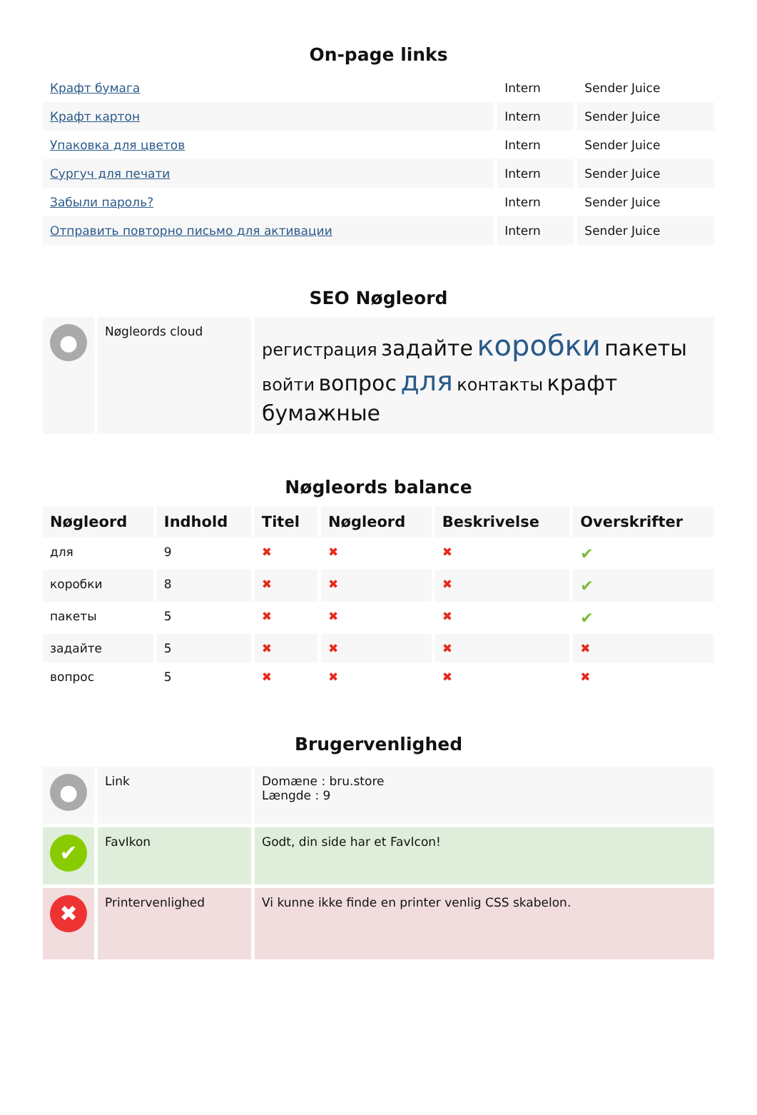On-page links
| Крафт бумага | Intern | Sender Juice |
| Крафт картон | Intern | Sender Juice |
| Упаковка для цветов | Intern | Sender Juice |
| Сургуч для печати | Intern | Sender Juice |
| Забыли пароль? | Intern | Sender Juice |
| Отправить повторно письмо для активации | Intern | Sender Juice |
SEO Nøgleord
| ● | Nøgleords cloud | регистрация задайте коробки пакеты войти вопрос для контакты крафт бумажные |
Nøgleords balance
| Nøgleord | Indhold | Titel | Nøgleord | Beskrivelse | Overskrifter |
| --- | --- | --- | --- | --- | --- |
| для | 9 | ✖ | ✖ | ✖ | ✔ |
| коробки | 8 | ✖ | ✖ | ✖ | ✔ |
| пакеты | 5 | ✖ | ✖ | ✖ | ✔ |
| задайте | 5 | ✖ | ✖ | ✖ | ✖ |
| вопрос | 5 | ✖ | ✖ | ✖ | ✖ |
Brugervenlighed
| ● | Link | Domæne : bru.store Længde : 9 |
| ✔ | FavIkon | Godt, din side har et FavIcon! |
| ✖ | Printervenlighed | Vi kunne ikke finde en printer venlig CSS skabelon. |